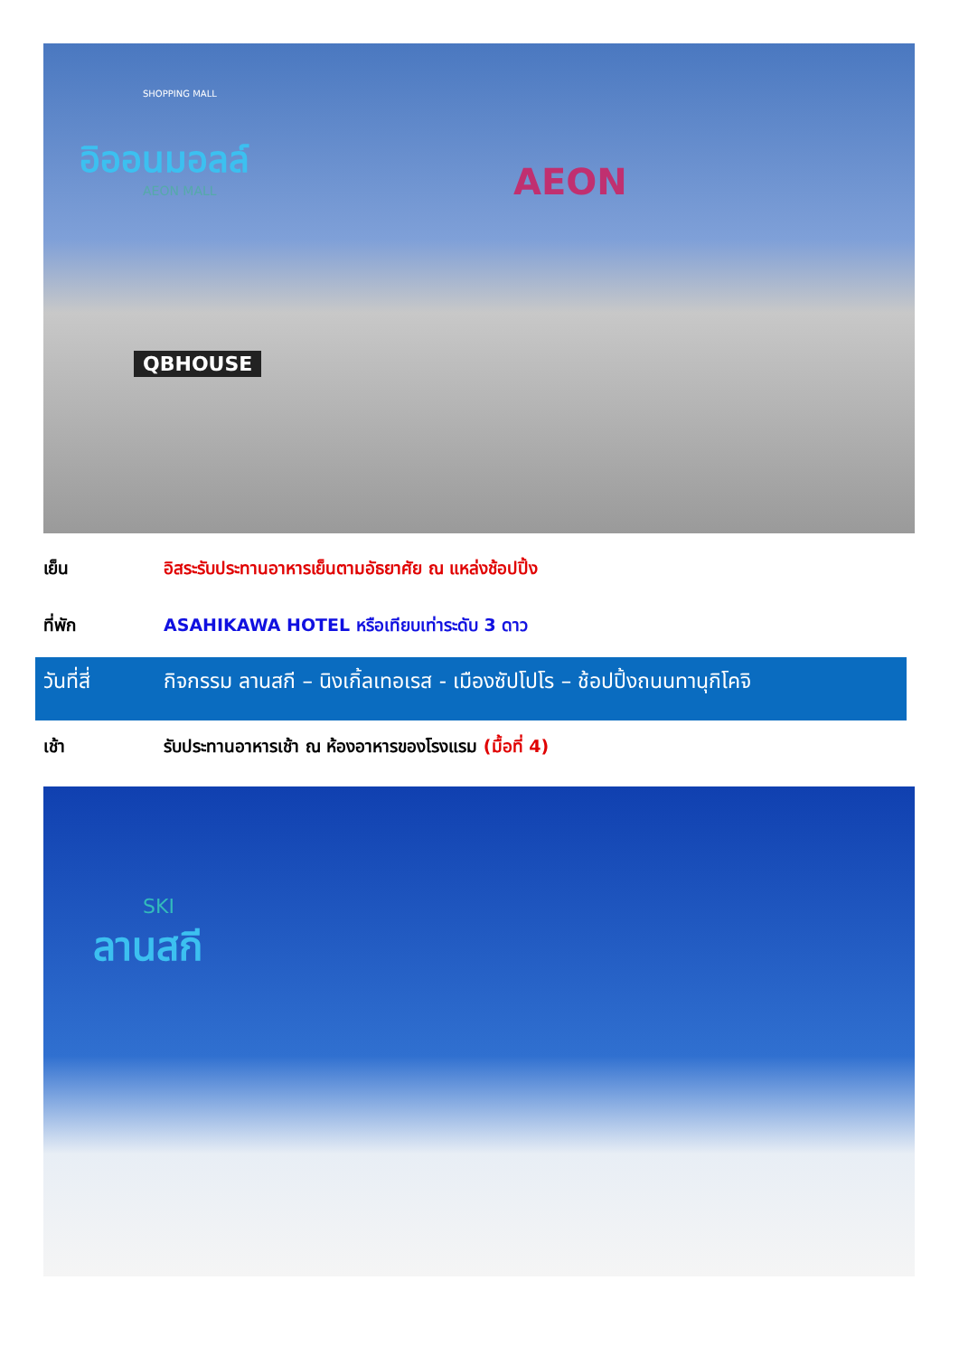อิออนมอลล์
AEON MALL
SHOPPING MALL
AEON
QBHOUSE
เย็น อิสระรับประทานอาหารเย็นตามอัธยาศัย ณ แหล่งช้อปปิ้ง
ที่พัก ASAHIKAWA HOTEL หรือเทียบเท่าระดับ 3 ดาว
วันที่สี่ กิจกรรม ลานสกี – นิงเกิ้ลเทอเรส - เมืองซัปโปโร – ช้อปปิ้งถนนทานุกิโคจิ
เช้า รับประทานอาหารเช้า ณ ห้องอาหารของโรงแรม (มื้อที่ 4)
SKI
ลานสกี